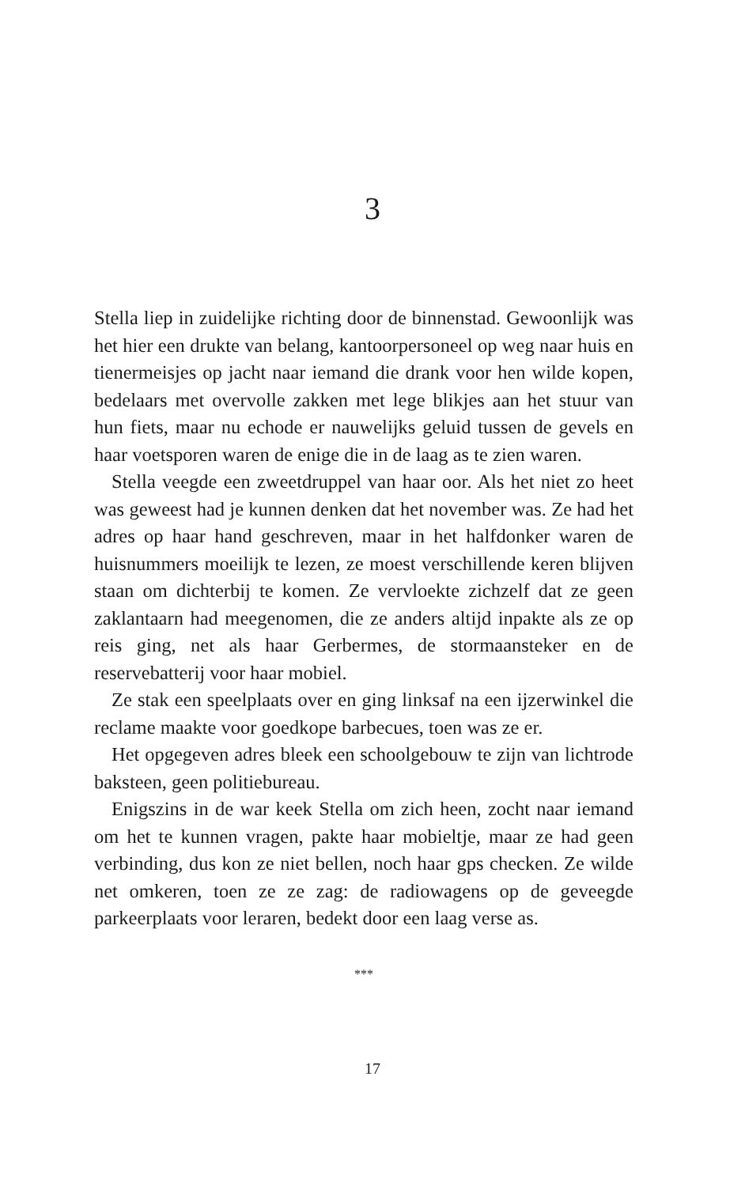3
Stella liep in zuidelijke richting door de binnenstad. Gewoonlijk was het hier een drukte van belang, kantoorpersoneel op weg naar huis en tienermeisjes op jacht naar iemand die drank voor hen wilde kopen, bedelaars met overvolle zakken met lege blikjes aan het stuur van hun fiets, maar nu echode er nauwelijks geluid tussen de gevels en haar voetsporen waren de enige die in de laag as te zien waren.
Stella veegde een zweetdruppel van haar oor. Als het niet zo heet was geweest had je kunnen denken dat het november was. Ze had het adres op haar hand geschreven, maar in het halfdonker waren de huisnummers moeilijk te lezen, ze moest verschillende keren blijven staan om dichterbij te komen. Ze vervloekte zichzelf dat ze geen zaklantaarn had meegenomen, die ze anders altijd inpakte als ze op reis ging, net als haar Gerbermes, de stormaansteker en de reservebatterij voor haar mobiel.
Ze stak een speelplaats over en ging linksaf na een ijzerwinkel die reclame maakte voor goedkope barbecues, toen was ze er.
Het opgegeven adres bleek een schoolgebouw te zijn van lichtrode baksteen, geen politiebureau.
Enigszins in de war keek Stella om zich heen, zocht naar iemand om het te kunnen vragen, pakte haar mobieltje, maar ze had geen verbinding, dus kon ze niet bellen, noch haar gps checken. Ze wilde net omkeren, toen ze ze zag: de radiowagens op de geveegde parkeerplaats voor leraren, bedekt door een laag verse as.
***
17